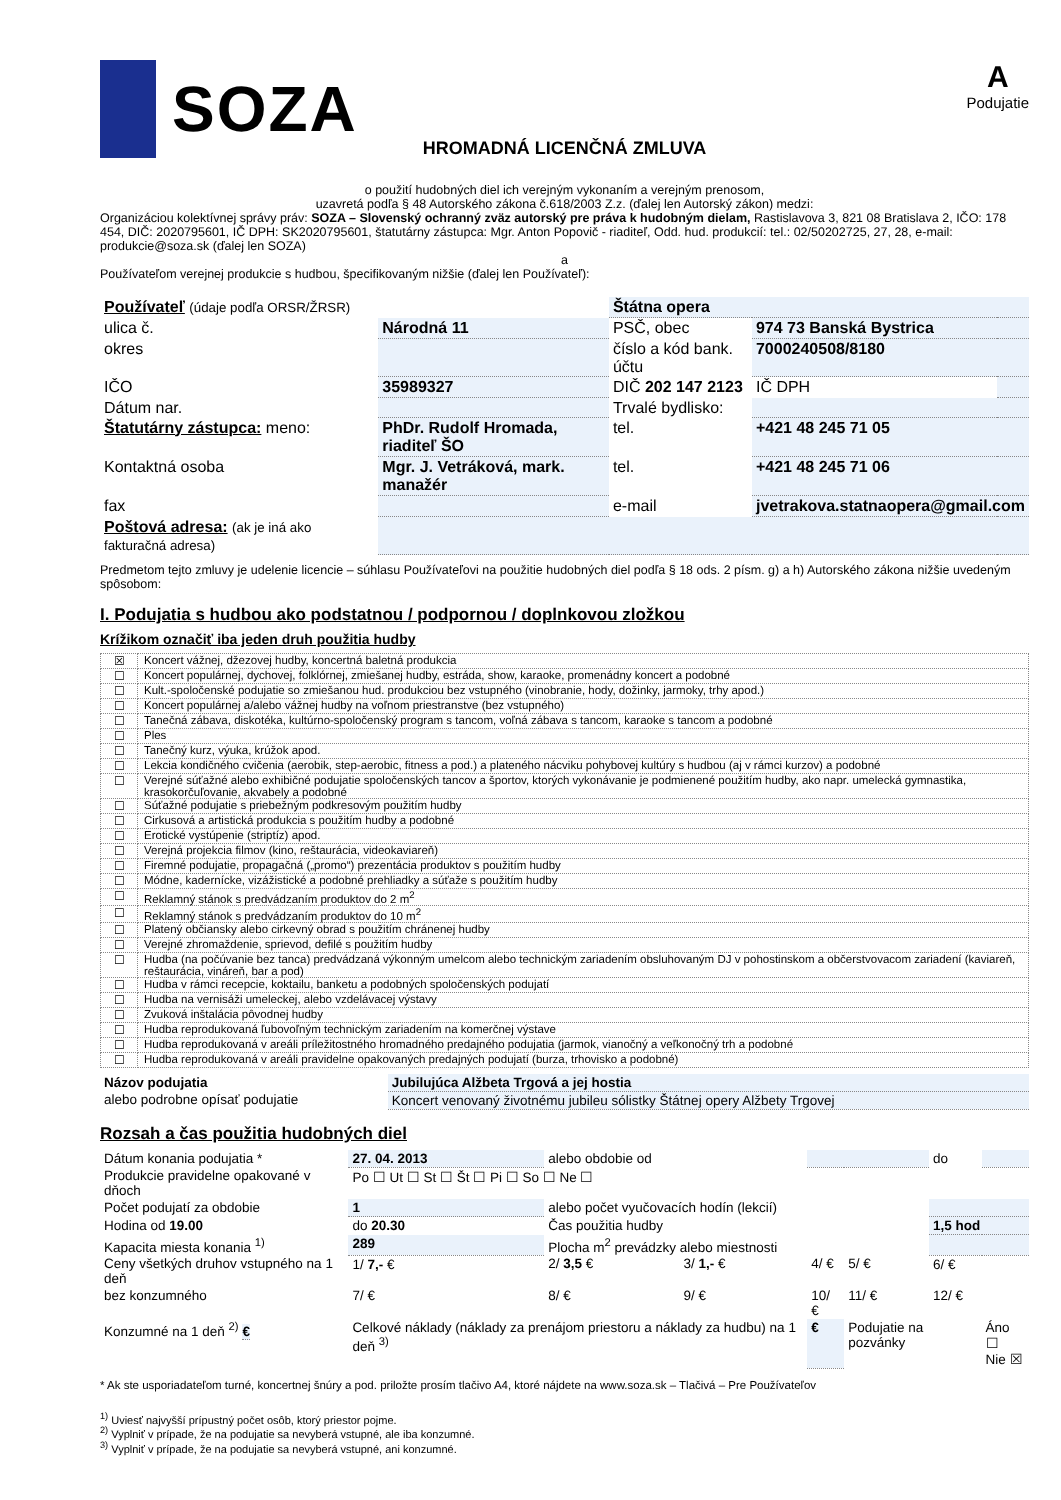SOZA
A
Podujatie
HROMADNÁ LICENČNÁ ZMLUVA
o použití hudobných diel ich verejným vykonaním a verejným prenosom,
uzavretá podľa § 48 Autorského zákona č.618/2003 Z.z. (ďalej len Autorský zákon) medzi:
Organizáciou kolektívnej správy práv: SOZA – Slovenský ochranný zväz autorský pre práva k hudobným dielam, Rastislavova 3, 821 08 Bratislava 2, IČO: 178 454, DIČ: 2020795601, IČ DPH: SK2020795601, štatutárny zástupca: Mgr. Anton Popovič - riaditeľ, Odd. hud. produkcií: tel.: 02/50202725, 27, 28, e-mail: produkcie@soza.sk (ďalej len SOZA)
a
Používateľom verejnej produkcie s hudbou, špecifikovaným nižšie (ďalej len Používateľ):
| Používateľ (údaje podľa ORSR/ŽRSR) | | Štátna opera | | |
| ulica č. | Národná 11 | PSČ, obec | 974 73 Banská Bystrica | |
| okres | | číslo a kód bank. účtu | 7000240508/8180 | |
| IČO | 35989327 | DIČ 202 147 2123 | IČ DPH | |
| Dátum nar. | | Trvalé bydlisko: | | |
| Štatutárny zástupca: meno: | PhDr. Rudolf Hromada, riaditeľ ŠO | tel. | +421 48 245 71 05 | |
| Kontaktná osoba | Mgr. J. Vetráková, mark. manažér | tel. | +421 48 245 71 06 | |
| fax | | e-mail | jvetrakova.statnaopera@gmail.com | |
| Poštová adresa: (ak je iná ako fakturačná adresa) | | | | |
Predmetom tejto zmluvy je udelenie licencie – súhlasu Používateľovi na použitie hudobných diel podľa § 18 ods. 2 písm. g) a h) Autorského zákona nižšie uvedeným spôsobom:
I. Podujatia s hudbou ako podstatnou / podpornou / doplnkovou zložkou
Krížikom označiť iba jeden druh použitia hudby
| ☒ | Koncert vážnej, džezovej hudby, koncertná baletná produkcia |
| ☐ | Koncert populárnej, dychovej, folklórnej, zmiešanej hudby, estráda, show, karaoke, promenádny koncert a podobné |
| ☐ | Kult.-spoločenské podujatie so zmiešanou hud. produkciou bez vstupného (vinobranie, hody, dožinky, jarmoky, trhy apod.) |
| ☐ | Koncert populárnej a/alebo vážnej hudby na voľnom priestranstve (bez vstupného) |
| ☐ | Tanečná zábava, diskotéka, kultúrno-spoločenský program s tancom, voľná zábava s tancom, karaoke s tancom a podobné |
| ☐ | Ples |
| ☐ | Tanečný kurz, výuka, krúžok apod. |
| ☐ | Lekcia kondičného cvičenia (aerobik, step-aerobic, fitness a pod.) a plateného nácviku pohybovej kultúry s hudbou (aj v rámci kurzov) a podobné |
| ☐ | Verejné súťažné alebo exhibičné podujatie spoločenských tancov a športov, ktorých vykonávanie je podmienené použitím hudby, ako napr. umelecká gymnastika, krasokorčuľovanie, akvabely a podobné |
| ☐ | Súťažné podujatie s priebežným podkresovým použitím hudby |
| ☐ | Cirkusová a artistická produkcia s použitím hudby a podobné |
| ☐ | Erotické vystúpenie (striptíz) apod. |
| ☐ | Verejná projekcia filmov (kino, reštaurácia, videokaviareň) |
| ☐ | Firemné podujatie, propagačná („promo“) prezentácia produktov s použitím hudby |
| ☐ | Módne, kadernícke, vizážistické a podobné prehliadky a súťaže s použitím hudby |
| ☐ | Reklamný stánok s predvádzaním produktov do 2 m<sup>2</sup> |
| ☐ | Reklamný stánok s predvádzaním produktov do 10 m<sup>2</sup> |
| ☐ | Platený občiansky alebo cirkevný obrad s použitím chránenej hudby |
| ☐ | Verejné zhromaždenie, sprievod, defilé s použitím hudby |
| ☐ | Hudba (na počúvanie bez tanca) predvádzaná výkonným umelcom alebo technickým zariadením obsluhovaným DJ v pohostinskom a občerstvovacom zariadení (kaviareň, reštaurácia, vináreň, bar a pod) |
| ☐ | Hudba v rámci recepcie, koktailu, banketu a podobných spoločenských podujatí |
| ☐ | Hudba na vernisáži umeleckej, alebo vzdelávacej výstavy |
| ☐ | Zvuková inštalácia pôvodnej hudby |
| ☐ | Hudba reprodukovaná ľubovoľným technickým zariadením na komerčnej výstave |
| ☐ | Hudba reprodukovaná v areáli príležitostného hromadného predajného podujatia (jarmok, vianočný a veľkonočný trh a podobné |
| ☐ | Hudba reprodukovaná v areáli pravidelne opakovaných predajných podujatí (burza, trhovisko a podobné) |
| Názov podujatia | Jubilujúca Alžbeta Trgová a jej hostia |
| alebo podrobne opísať podujatie | Koncert venovaný životnému jubileu sólistky Štátnej opery Alžbety Trgovej |
Rozsah a čas použitia hudobných diel
| Dátum konania podujatia * | 27. 04. 2013 | alebo obdobie od | | | | do | |
| Produkcie pravidelne opakované v dňoch | Po ☐ Ut ☐ St ☐ Št ☐ Pi ☐ So ☐ Ne ☐ | | | | | | |
| Počet podujatí za obdobie | 1 | alebo počet vyučovacích hodín (lekcií) | | | | | |
| Hodina od 19.00 | do 20.30 | Čas použitia hudby | | | | 1,5 hod | |
| Kapacita miesta konania <sup>1)</sup> | 289 | Plocha m<sup>2</sup> prevádzky alebo miestnosti | | | | | |
| Ceny všetkých druhov vstupného na 1 deň | 1/ 7,- € | 2/ 3,5 € | 3/ 1,- € | 4/ € | 5/ € | 6/ € | |
| bez konzumného | 7/ € | 8/ € | 9/ € | 10/ € | 11/ € | 12/ € | |
| Konzumné na 1 deň <sup>2)</sup> € | Celkové náklady (náklady za prenájom priestoru a náklady za hudbu) na 1 deň <sup>3)</sup> | | | € | Podujatie na pozvánky | | Áno ☐ Nie ☒ |
* Ak ste usporiadateľom turné, koncertnej šnúry a pod. priložte prosím tlačivo A4, ktoré nájdete na www.soza.sk – Tlačivá – Pre Používateľov
<sup>1)</sup> Uviesť najvyšší prípustný počet osôb, ktorý priestor pojme.
<sup>2)</sup> Vyplniť v prípade, že na podujatie sa nevyberá vstupné, ale iba konzumné.
<sup>3)</sup> Vyplniť v prípade, že na podujatie sa nevyberá vstupné, ani konzumné.